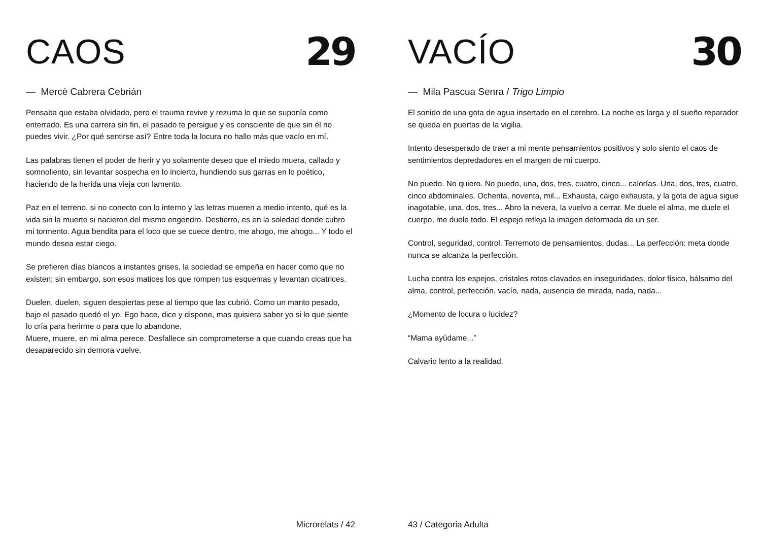CAOS
29
— Mercè Cabrera Cebrián
Pensaba que estaba olvidado, pero el trauma revive y rezuma lo que se suponía como enterrado. Es una carrera sin fin, el pasado te persigue y es consciente de que sin él no puedes vivir. ¿Por qué sentirse así? Entre toda la locura no hallo más que vacío en mí.
Las palabras tienen el poder de herir y yo solamente deseo que el miedo muera, callado y somnoliento, sin levantar sospecha en lo incierto, hundiendo sus garras en lo poético, haciendo de la herida una vieja con lamento.
Paz en el terreno, si no conecto con lo interno y las letras mueren a medio intento, qué es la vida sin la muerte si nacieron del mismo engendro. Destierro, es en la soledad donde cubro mi tormento. Agua bendita para el loco que se cuece dentro, me ahogo, me ahogo... Y todo el mundo desea estar ciego.
Se prefieren días blancos a instantes grises, la sociedad se empeña en hacer como que no existen; sin embargo, son esos matices los que rompen tus esquemas y levantan cicatrices.
Duelen, duelen, siguen despiertas pese al tiempo que las cubrió. Como un manto pesado, bajo el pasado quedó el yo. Ego hace, dice y dispone, mas quisiera saber yo si lo que siente lo cría para herirme o para que lo abandone.
Muere, muere, en mi alma perece. Desfallece sin comprometerse a que cuando creas que ha desaparecido sin demora vuelve.
Microrelats / 42
VACÍO
30
— Mila Pascua Senra / Trigo Limpio
El sonido de una gota de agua insertado en el cerebro. La noche es larga y el sueño reparador se queda en puertas de la vigilia.
Intento desesperado de traer a mi mente pensamientos positivos y solo siento el caos de sentimientos depredadores en el margen de mi cuerpo.
No puedo. No quiero. No puedo, una, dos, tres, cuatro, cinco... calorías. Una, dos, tres, cuatro, cinco abdominales. Ochenta, noventa, mil... Exhausta, caigo exhausta, y la gota de agua sigue inagotable, una, dos, tres... Abro la nevera, la vuelvo a cerrar. Me duele el alma, me duele el cuerpo, me duele todo. El espejo refleja la imagen deformada de un ser.
Control, seguridad, control. Terremoto de pensamientos, dudas... La perfección: meta donde nunca se alcanza la perfección.
Lucha contra los espejos, cristales rotos clavados en inseguridades, dolor físico, bálsamo del alma, control, perfección, vacío, nada, ausencia de mirada, nada, nada...
¿Momento de locura o lucidez?
“Mama ayúdame...”
Calvario lento a la realidad.
43 / Categoria Adulta